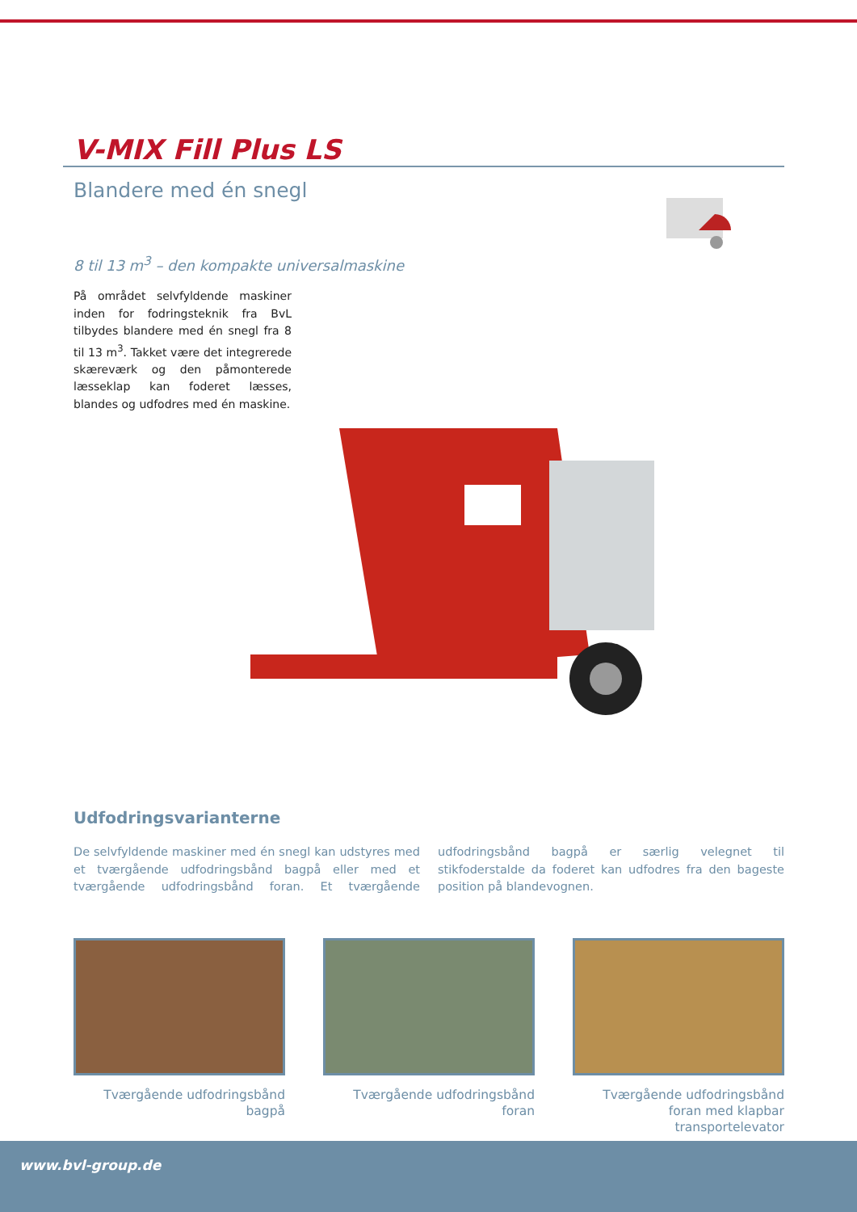V-MIX Fill Plus LS
Blandere med én snegl
8 til 13 m<sup>3</sup> – den kompakte universalmaskine
På området selvfyldende maskiner inden for fodringsteknik fra BvL tilbydes blandere med én snegl fra 8 til 13 m<sup>3</sup>. Takket være det integrerede skæreværk og den påmonterede læsseklap kan foderet læsses, blandes og udfodres med én maskine.
Udfodringsvarianterne
De selvfyldende maskiner med én snegl kan udstyres med et tværgående udfodringsbånd bagpå eller med et tværgående udfodringsbånd foran. Et tværgående udfodringsbånd bagpå er særlig velegnet til stikfoderstalde da foderet kan udfodres fra den bageste position på blandevognen.
Tværgående udfodringsbånd
bagpå
Tværgående udfodringsbånd
foran
Tværgående udfodringsbånd
foran med klapbar transportelevator
www.bvl-group.de